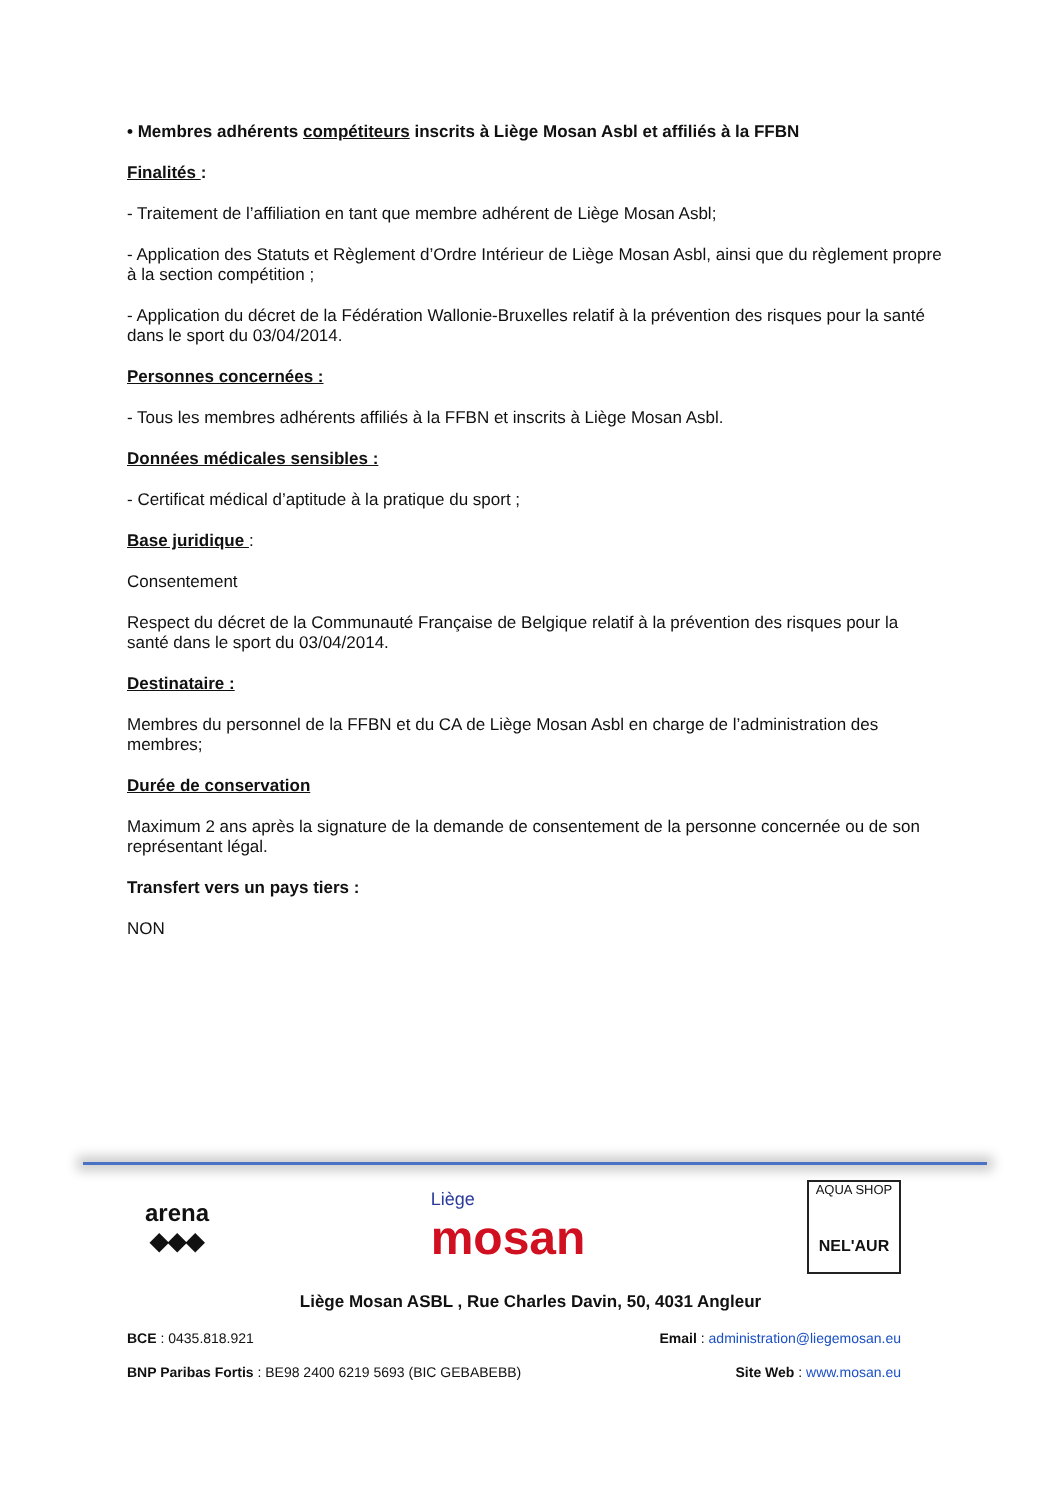• Membres adhérents compétiteurs inscrits à Liège Mosan Asbl et affiliés à la FFBN
Finalités :
- Traitement de l’affiliation en tant que membre adhérent de Liège Mosan Asbl;
- Application des Statuts et Règlement d’Ordre Intérieur de Liège Mosan Asbl, ainsi que du règlement propre à la section compétition ;
- Application du décret de la Fédération Wallonie-Bruxelles relatif à la prévention des risques pour la santé dans le sport du 03/04/2014.
Personnes concernées :
- Tous les membres adhérents affiliés à la FFBN et inscrits à Liège Mosan Asbl.
Données médicales sensibles :
- Certificat médical d’aptitude à la pratique du sport ;
Base juridique :
Consentement
Respect du décret de la Communauté Française de Belgique relatif à la prévention des risques pour la santé dans le sport du 03/04/2014.
Destinataire :
Membres du personnel de la FFBN et du CA de Liège Mosan Asbl en charge de l’administration des membres;
Durée de conservation
Maximum 2 ans après la signature de la demande de consentement de la personne concernée ou de son représentant légal.
Transfert vers un pays tiers :
NON
arena
◆◆◆
Liège
mosan
AQUA SHOP
NEL'AUR
Liège Mosan ASBL , Rue Charles Davin, 50, 4031 Angleur
BCE : 0435.818.921 Email : administration@liegemosan.eu
BNP Paribas Fortis : BE98 2400 6219 5693 (BIC GEBABEBB) Site Web : www.mosan.eu